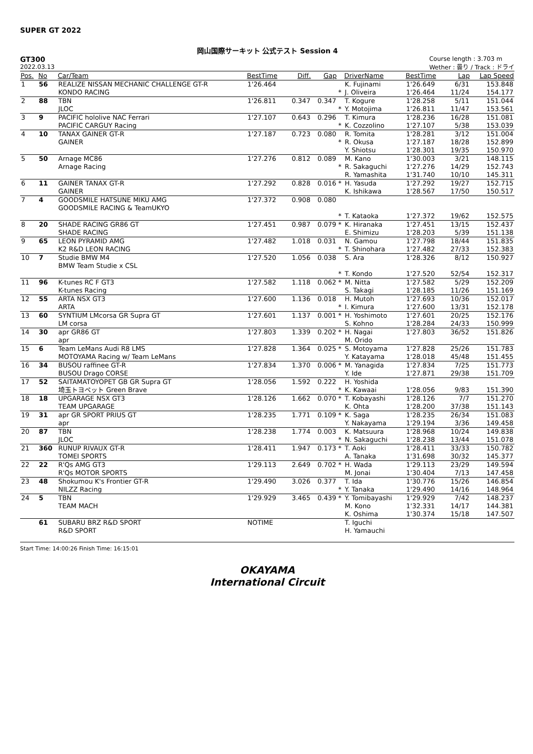SUPER GT 2022
岡山国際サーキット 公式テスト Session 4
GT300
2022.03.13
Course length : 3.703 m
Wether : 曇り / Track : ドライ
| Pos. | No | Car/Team | BestTime | Diff. | Gap | | DriverName | BestTime | Lap | Lap Speed |
| --- | --- | --- | --- | --- | --- | --- | --- | --- | --- | --- |
| 1 | 56 | REALIZE NISSAN MECHANIC CHALLENGE GT-R KONDO RACING | 1'26.464 | | | * | K. Fujinami J. Oliveira | 1'26.649 1'26.464 | 6/31 11/24 | 153.848 154.177 |
| 2 | 88 | TBN JLOC | 1'26.811 | 0.347 | 0.347 | * | T. Kogure Y. Motojima | 1'28.258 1'26.811 | 5/11 11/47 | 151.044 153.561 |
| 3 | 9 | PACIFIC hololive NAC Ferrari PACIFIC CARGUY Racing | 1'27.107 | 0.643 | 0.296 | * | T. Kimura K. Cozzolino | 1'28.236 1'27.107 | 16/28 5/38 | 151.081 153.039 |
| 4 | 10 | TANAX GAINER GT-R GAINER | 1'27.187 | 0.723 | 0.080 | * | R. Tomita R. Okusa Y. Shiotsu | 1'28.281 1'27.187 1'28.301 | 3/12 18/28 19/35 | 151.004 152.899 150.970 |
| 5 | 50 | Arnage MC86 Arnage Racing | 1'27.276 | 0.812 | 0.089 | * | M. Kano R. Sakaguchi R. Yamashita | 1'30.003 1'27.276 1'31.740 | 3/21 14/29 10/10 | 148.115 152.743 145.311 |
| 6 | 11 | GAINER TANAX GT-R GAINER | 1'27.292 | 0.828 | 0.016 | * | H. Yasuda K. Ishikawa | 1'27.292 1'28.567 | 19/27 17/50 | 152.715 150.517 |
| 7 | 4 | GOODSMILE HATSUNE MIKU AMG GOODSMILE RACING & TeamUKYO | 1'27.372 | 0.908 | 0.080 | * | T. Kataoka | 1'27.372 | 19/62 | 152.575 |
| 8 | 20 | SHADE RACING GR86 GT SHADE RACING | 1'27.451 | 0.987 | 0.079 | * | K. Hiranaka E. Shimizu | 1'27.451 1'28.203 | 13/15 5/39 | 152.437 151.138 |
| 9 | 65 | LEON PYRAMID AMG K2 R&D LEON RACING | 1'27.482 | 1.018 | 0.031 | * | N. Gamou T. Shinohara | 1'27.798 1'27.482 | 18/44 27/33 | 151.835 152.383 |
| 10 | 7 | Studie BMW M4 BMW Team Studie x CSL | 1'27.520 | 1.056 | 0.038 | * | S. Ara T. Kondo | 1'28.326 1'27.520 | 8/12 52/54 | 150.927 152.317 |
| 11 | 96 | K-tunes RC F GT3 K-tunes Racing | 1'27.582 | 1.118 | 0.062 | * | M. Nitta S. Takagi | 1'27.582 1'28.185 | 5/29 11/26 | 152.209 151.169 |
| 12 | 55 | ARTA NSX GT3 ARTA | 1'27.600 | 1.136 | 0.018 | * | H. Mutoh I. Kimura | 1'27.693 1'27.600 | 10/36 13/31 | 152.017 152.178 |
| 13 | 60 | SYNTIUM LMcorsa GR Supra GT LM corsa | 1'27.601 | 1.137 | 0.001 | * | H. Yoshimoto S. Kohno | 1'27.601 1'28.284 | 20/25 24/33 | 152.176 150.999 |
| 14 | 30 | apr GR86 GT apr | 1'27.803 | 1.339 | 0.202 | * | H. Nagai M. Orido | 1'27.803 | 36/52 | 151.826 |
| 15 | 6 | Team LeMans Audi R8 LMS MOTOYAMA Racing w/ Team LeMans | 1'27.828 | 1.364 | 0.025 | * | S. Motoyama Y. Katayama | 1'27.828 1'28.018 | 25/26 45/48 | 151.783 151.455 |
| 16 | 34 | BUSOU raffinee GT-R BUSOU Drago CORSE | 1'27.834 | 1.370 | 0.006 | * | M. Yanagida Y. Ide | 1'27.834 1'27.871 | 7/25 29/38 | 151.773 151.709 |
| 17 | 52 | SAITAMATOYOPET GB GR Supra GT 埼玉トヨペット Green Brave | 1'28.056 | 1.592 | 0.222 | * | H. Yoshida K. Kawaai | 1'28.056 | 9/83 | 151.390 |
| 18 | 18 | UPGARAGE NSX GT3 TEAM UPGARAGE | 1'28.126 | 1.662 | 0.070 | * | T. Kobayashi K. Ohta | 1'28.126 1'28.200 | 7/7 37/38 | 151.270 151.143 |
| 19 | 31 | apr GR SPORT PRIUS GT apr | 1'28.235 | 1.771 | 0.109 | * | K. Saga Y. Nakayama | 1'28.235 1'29.194 | 26/34 3/36 | 151.083 149.458 |
| 20 | 87 | TBN JLOC | 1'28.238 | 1.774 | 0.003 | * | K. Matsuura N. Sakaguchi | 1'28.968 1'28.238 | 10/24 13/44 | 149.838 151.078 |
| 21 | 360 | RUNUP RIVAUX GT-R TOMEI SPORTS | 1'28.411 | 1.947 | 0.173 | * | T. Aoki A. Tanaka | 1'28.411 1'31.698 | 33/33 30/32 | 150.782 145.377 |
| 22 | 22 | R'Qs AMG GT3 R'Qs MOTOR SPORTS | 1'29.113 | 2.649 | 0.702 | * | H. Wada M. Jonai | 1'29.113 1'30.404 | 23/29 7/13 | 149.594 147.458 |
| 23 | 48 | Shokumou K's Frontier GT-R NILZZ Racing | 1'29.490 | 3.026 | 0.377 | * | T. Ida Y. Tanaka | 1'30.776 1'29.490 | 15/26 14/16 | 146.854 148.964 |
| 24 | 5 | TBN TEAM MACH | 1'29.929 | 3.465 | 0.439 | * | Y. Tomibayashi M. Kono K. Oshima | 1'29.929 1'32.331 1'30.374 | 7/42 14/17 15/18 | 148.237 144.381 147.507 |
| | 61 | SUBARU BRZ R&D SPORT R&D SPORT | NOTIME | | | | T. Iguchi H. Yamauchi | | | |
Start Time: 14:00:26 Finish Time: 16:15:01
OKAYAMA
International Circuit